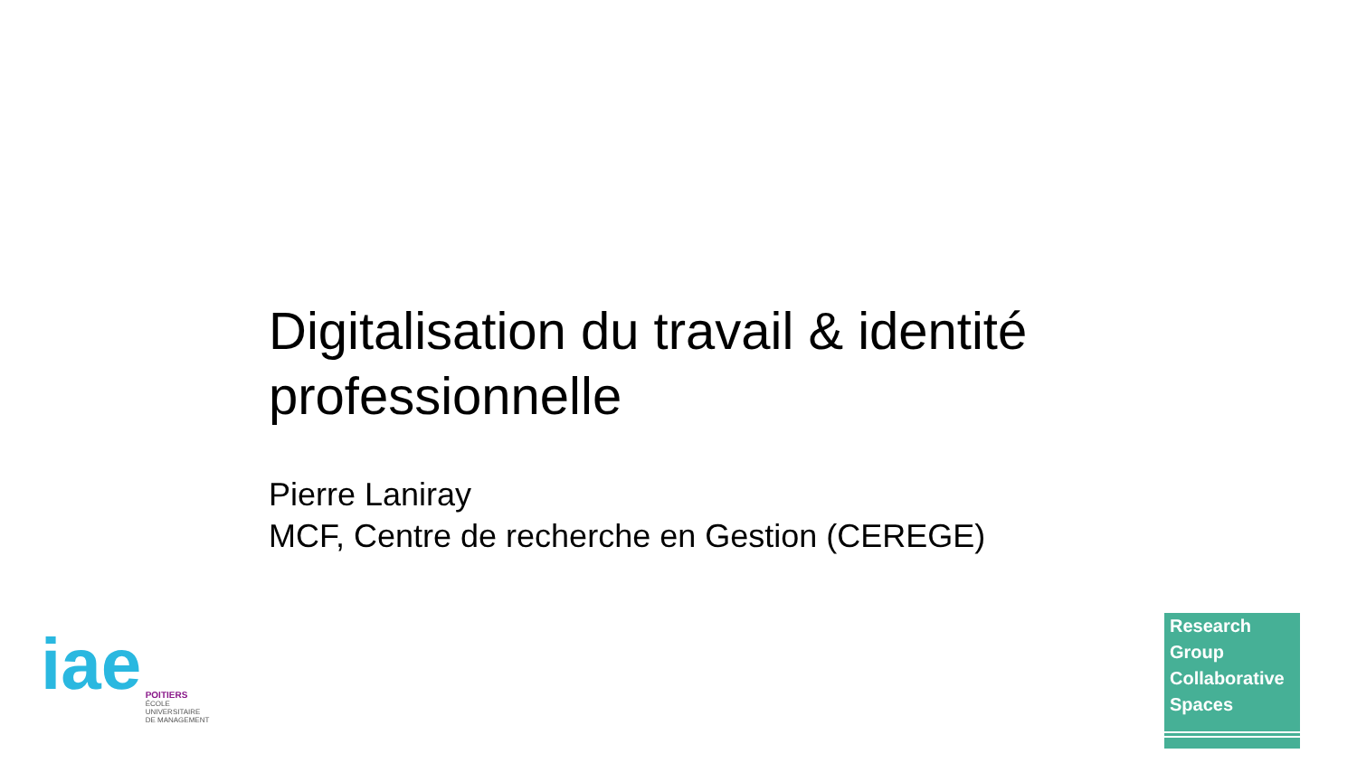Digitalisation du travail & identité professionnelle
Pierre Laniray
MCF, Centre de recherche en Gestion (CEREGE)
iae POITIERS
ÉCOLE
UNIVERSITAIRE
DE MANAGEMENT
Research
Group
Collaborative
Spaces